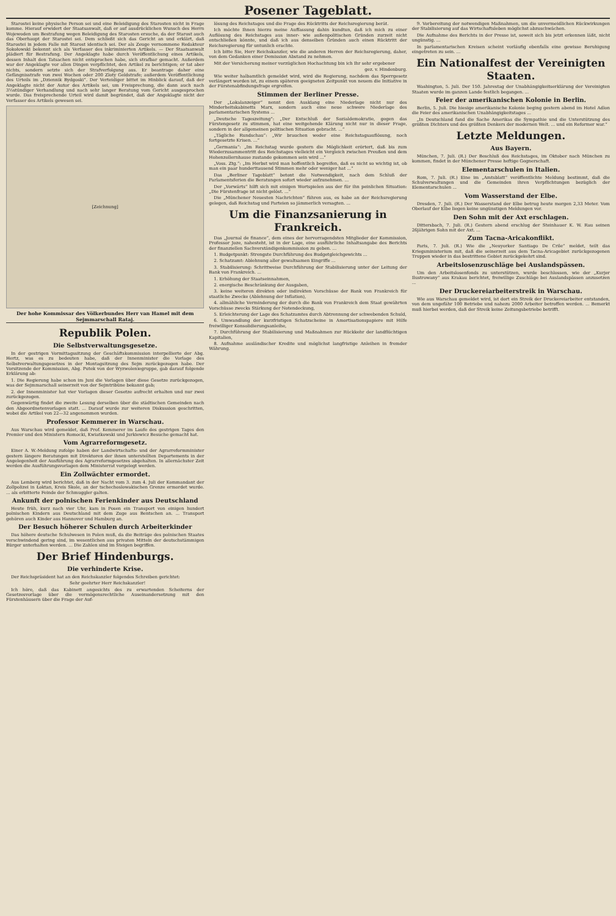Posener Tageblatt.
Starostei keine physische Person sei und eine Beleidigung des Starosten nicht in Frage komme. Hierauf erwidert der Staatsanwalt, daß er auf ausdrücklichen Wunsch des Herrn Wojewoden um Bestrafung wegen Beleidigung des Starosten ersuche, da der Starost auch das Oberhaupt der Starostei sei. Dem schließt sich das Gericht an und erklärt, daß Starostei in jedem Falle mit Starost identisch sei. Der als Zeuge vernommene Redakteur Sokołowski bekennt sich als Verfasser des inkriminierten Artikels. — Der Staatsanwalt plädiert für Bestrafung. Der Angeklagte habe durch Veröffentlichung eines Artikels, dessen Inhalt den Tatsachen nicht entsprochen habe, sich strafbar gemacht. Außerdem war der Angeklagte vor allen Dingen verpflichtet, den Artikel zu berichtigen; er tat aber nichts, sondern setzte sich der Strafverfolgung aus. Er beantrage daher eine Gefängnisstrafe von zwei Wochen oder 200 Zloty Geldstrafe; außerdem Veröffentlichung des Urteils im „Dziennik Bydgoski“. Der Verteidiger bittet im Hinblick darauf, daß der Angeklagte nicht der Autor des Artikels sei, um Freisprechung, die dann auch nach 3½stündiger Verhandlung und nach sehr langer Beratung vom Gericht ausgesprochen wurde. Das freisprechende Urteil wird damit begründet, daß der Angeklagte nicht der Verfasser des Artikels gewesen sei.
[Zeichnung]
Der hohe Kommissar des Völkerbundes Herr van Hamel mit dem Sejmmarschall Rataj.
Republik Polen.
Die Selbstverwaltungsgesetze.
In der gestrigen Vormittagssitzung der Geschäftskommission interpellierte der Abg. Hertz, was es zu bedeuten habe, daß der Innenminister die Vorlage des Selbstverwaltungsgesetzes in der Montagsitzung des Sejm zurückgezogen habe. Der Vorsitzende der Kommission, Abg. Putek von der Wyzwoleniegruppe, gab darauf folgende Erklärung ab:
1. Die Regierung habe schon im Juni die Vorlagen über diese Gesetze zurückgezogen, was der Sejmmarschall seinerzeit von der Sejmtribüne bekannt gab;
2. der Innenminister hat vier Vorlagen dieser Gesetze aufrecht erhalten und nur zwei zurückgezogen.
Gegenwärtig findet die zweite Lesung derselben über die städtischen Gemeinden nach den Abgeordnetenvorlagen statt. ... Darauf wurde zur weiteren Diskussion geschritten, wobei die Artikel von 22—32 angenommen wurden.
Professor Kemmerer in Warschau.
Aus Warschau wird gemeldet, daß Prof. Kemmerer im Laufe des gestrigen Tages den Premier und den Ministern Romocki, Kwiatkowski und Jurkiewicz Besuche gemacht hat.
Vom Agrarreformgesetz.
Einer A. W.-Meldung zufolge haben der Landwirtschafts- und der Agrarreformminister gestern längere Beratungen mit Direktoren der ihnen unterstellten Departements in der Angelegenheit der Ausführung des Agrarreformgesetzes abgehalten. In allernächster Zeit werden die Ausführungsvorlagen dem Ministerrat vorgelegt werden.
Ein Zollwächter ermordet.
Aus Lemberg wird berichtet, daß in der Nacht vom 3. zum 4. Juli der Kommandant der Zollpolizei in Łoktan, Kreis Skole, an der tschechoslowakischen Grenze ermordet wurde. ... als erbitterte Feinde der Schmuggler galten.
Ankunft der polnischen Ferienkinder aus Deutschland
Heute früh, kurz nach vier Uhr, kam in Posen ein Transport von einigen hundert polnischen Kindern aus Deutschland mit dem Zuge aus Bentschen an. ... Transport gehören auch Kinder aus Hannover und Hamburg an.
Der Besuch höherer Schulen durch Arbeiterkinder
Das höhere deutsche Schulwesen in Polen muß, da die Beiträge des polnischen Staates verschwindend gering sind, im wesentlichen aus privaten Mitteln der deutschstämmigen Bürger unterhalten werden. ... Die Zahlen sind im Steigen begriffen.
Der Brief Hindenburgs.
Die verhinderte Krise.
Der Reichspräsident hat an den Reichskanzler folgendes Schreiben gerichtet:
Sehr geehrter Herr Reichskanzler!
Ich höre, daß das Kabinett angesichts des zu erwartenden Scheiterns der Gesetzesvorlage über die vermögensrechtliche Auseinandersetzung mit den Fürstenhäusern über die Frage der Auf-
lösung des Reichstages und die Frage des Rücktritts der Reichsregierung berät.
Ich möchte Ihnen hierzu meine Auffassung dahin kundtun, daß ich mich zu einer Auflösung des Reichstages aus inner- wie außenpolitischen Gründen zurzeit nicht entschließen könnte, und daß ich aus denselben Gründen auch einen Rücktritt der Reichsregierung für untunlich erachte.
Ich bitte Sie, Herr Reichskanzler, wie die anderen Herren der Reichsregierung, daher, von dem Gedanken einer Demission Abstand zu nehmen.
Mit der Versicherung meiner vorzüglichen Hochachtung bin ich Ihr sehr ergebener
gez. v. Hindenburg.
Wie weiter halbamtlich gemeldet wird, wird die Regierung, nachdem das Sperrgesetz verlängert worden ist, zu einem späteren geeigneten Zeitpunkt von neuem die Initiative in der Fürstenabfindungsfrage ergreifen.
Stimmen der Berliner Presse.
Der „Lokalanzeiger“ nennt den Ausklang eine Niederlage nicht nur des Minderheitskabinetts Marx, sondern auch eine neue schwere Niederlage des parlamentarischen Systems ...
„Deutsche Tageszeitung“: „Der Entschluß der Sozialdemokratie, gegen das Fürstengesetz zu stimmen, hat eine weitgehende Klärung nicht nur in dieser Frage, sondern in der allgemeinen politischen Situation gebracht. ...“
„Tägliche Rundschau“: „Wir brauchen weder eine Reichstagsauflösung, noch fortgesetzte Krisen. ...“
„Germania“: „Im Reichstag wurde gestern die Möglichkeit erörtert, daß bis zum Wiederzusammentritt des Reichstages vielleicht ein Vergleich zwischen Preußen und dem Hohenzollernhause zustande gekommen sein wird ...“
„Voss. Ztg.“: „Im Herbst wird man hoffentlich begreifen, daß es nicht so wichtig ist, ob man ein paar hunderttausend Stimmen mehr oder weniger hat ...“
Das „Berliner Tageblatt“ betont die Notwendigkeit, nach dem Schluß der Parlamentsferien die Beratungen sofort wieder aufzunehmen. ...
Der „Vorwärts“ hilft sich mit einigen Wortspielen aus der für ihn peinlichen Situation: „Die Fürstenfrage ist nicht gelöst. ...“
Die „Münchener Neuesten Nachrichten“ führen aus, es habe an der Reichsregierung gelegen, daß Reichstag und Parteien so jämmerlich versagten. ...
Um die Finanzsanierung in Frankreich.
Das „Journal de finance“, dem eines der hervorragendsten Mitglieder der Kommission, Professor Joze, nahesteht, ist in der Lage, eine ausführliche Inhaltsangabe des Berichts der finanziellen Sachverständigenkommission zu geben. ...
1. Budgetpunkt: Strengste Durchführung des Budgetgleichgewichts ...
2. Schatzamt: Ablehnung aller gewaltsamen Eingriffe ...
3. Stabilisierung: Schrittweise Durchführung der Stabilisierung unter der Leitung der Bank von Frankreich. ...
1. Erhöhung der Staatseinnahmen,
2. energische Beschränkung der Ausgaben,
3. keine weiteren direkten oder indirekten Vorschüsse der Bank von Frankreich für staatliche Zwecke (Ablehnung der Inflation),
4. allmähliche Verminderung der durch die Bank von Frankreich dem Staat gewährten Vorschüsse zwecks Stärkung der Notendeckung,
5. Erleichterung der Lage des Schatzamtes durch Abtrennung der schwebenden Schuld,
6. Umwandlung der kurzfristigen Schatzscheine in Amortisationspapiere mit Hilfe freiwilliger Konsolidierungsanleihe,
7. Durchführung der Stabilisierung und Maßnahmen zur Rückkehr der landflüchtigen Kapitalien,
8. Aufnahme ausländischer Kredite und möglichst langfristige Anleihen in fremder Währung.
9. Vorbereitung der notwendigen Maßnahmen, um die unvermeidlichen Rückwirkungen der Stabilisierung auf das Wirtschaftsleben möglichst abzuschwächen.
Die Aufnahme des Berichts in der Presse ist, soweit sich bis jetzt erkennen läßt, nicht ungünstig. ...
In parlamentarischen Kreisen scheint vorläufig ebenfalls eine gewisse Beruhigung eingetreten zu sein. ...
Ein Nationalfest der Vereinigten Staaten.
Washington, 5. Juli. Der 150. Jahrestag der Unabhängigkeitserklärung der Vereinigten Staaten wurde im ganzen Lande festlich begangen. ...
Feier der amerikanischen Kolonie in Berlin.
Berlin, 5. Juli. Die hiesige amerikanische Kolonie beging gestern abend im Hotel Adlon die Feier des amerikanischen Unabhängigkeitstages ...
„In Deutschland fand die Sache Amerikas die Sympathie und die Unterstützung des größten Dichters und des größten Denkers der modernen Welt. ... und ein Reformer war.“
Letzte Meldungen.
Aus Bayern.
München, 7. Juli. (R.) Der Beschluß des Reichstages, im Oktober nach München zu kommen, findet in der Münchener Presse heftige Gegnerschaft.
Elementarschulen in Italien.
Rom, 7. Juli. (R.) Eine im „Amtsblatt“ veröffentlichte Meldung bestimmt, daß die Schulverwaltungen und die Gemeinden ihren Verpflichtungen bezüglich der Elementarschulen ...
Vom Wasserstand der Elbe.
Dresden, 7. Juli. (R.) Der Wasserstand der Elbe betrug heute morgen 2,33 Meter. Vom Oberlauf der Elbe liegen keine ungünstigen Meldungen vor.
Den Sohn mit der Axt erschlagen.
Dittersbach, 7. Juli. (R.) Gestern abend erschlug der Steinhauer K. W. Rau seinen 26jährigen Sohn mit der Axt. ...
Zum Tacna-Aricakonflikt.
Paris, 7. Juli. (R.) Wie die „Neuyorker Santiago De Crile“ meldet, teilt das Kriegsministerium mit, daß die seinerzeit aus dem Tacna-Aricagebiet zurückgezogenen Truppen wieder in das bestrittene Gebiet zurückgekehrt sind.
Arbeitslosenzuschläge bei Auslandspässen.
Um den Arbeitslosenfonds zu unterstützen, wurde beschlossen, wie der „Kurjer Ilustrowany“ aus Krakau berichtet, freiwillige Zuschläge bei Auslandspässen anzusetzen ...
Der Druckereiarbeiterstreik in Warschau.
Wie aus Warschau gemeldet wird, ist dort ein Streik der Druckereiarbeiter entstanden, von dem ungefähr 100 Betriebe und nahezu 2000 Arbeiter betroffen werden. ... Bemerkt muß hierbei werden, daß der Streik keine Zeitungsbetriebe betrifft.